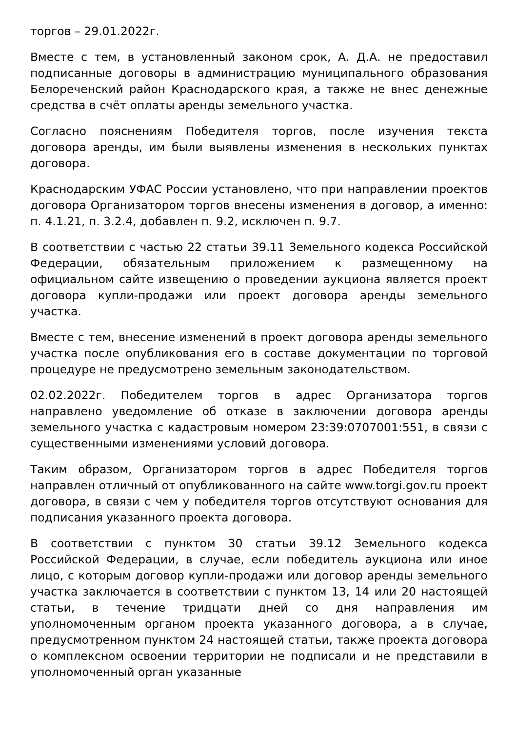торгов – 29.01.2022г.
Вместе с тем, в установленный законом срок, А. Д.А. не предоставил подписанные договоры в администрацию муниципального образования Белореченский район Краснодарского края, а также не внес денежные средства в счёт оплаты аренды земельного участка.
Согласно пояснениям Победителя торгов, после изучения текста договора аренды, им были выявлены изменения в нескольких пунктах договора.
Краснодарским УФАС России установлено, что при направлении проектов договора Организатором торгов внесены изменения в договор, а именно: п. 4.1.21, п. 3.2.4, добавлен п. 9.2, исключен п. 9.7.
В соответствии с частью 22 статьи 39.11 Земельного кодекса Российской Федерации, обязательным приложением к размещенному на официальном сайте извещению о проведении аукциона является проект договора купли-продажи или проект договора аренды земельного участка.
Вместе с тем, внесение изменений в проект договора аренды земельного участка после опубликования его в составе документации по торговой процедуре не предусмотрено земельным законодательством.
02.02.2022г. Победителем торгов в адрес Организатора торгов направлено уведомление об отказе в заключении договора аренды земельного участка с кадастровым номером 23:39:0707001:551, в связи с существенными изменениями условий договора.
Таким образом, Организатором торгов в адрес Победителя торгов направлен отличный от опубликованного на сайте www.torgi.gov.ru проект договора, в связи с чем у победителя торгов отсутствуют основания для подписания указанного проекта договора.
В соответствии с пунктом 30 статьи 39.12 Земельного кодекса Российской Федерации, в случае, если победитель аукциона или иное лицо, с которым договор купли-продажи или договор аренды земельного участка заключается в соответствии с пунктом 13, 14 или 20 настоящей статьи, в течение тридцати дней со дня направления им уполномоченным органом проекта указанного договора, а в случае, предусмотренном пунктом 24 настоящей статьи, также проекта договора о комплексном освоении территории не подписали и не представили в уполномоченный орган указанные